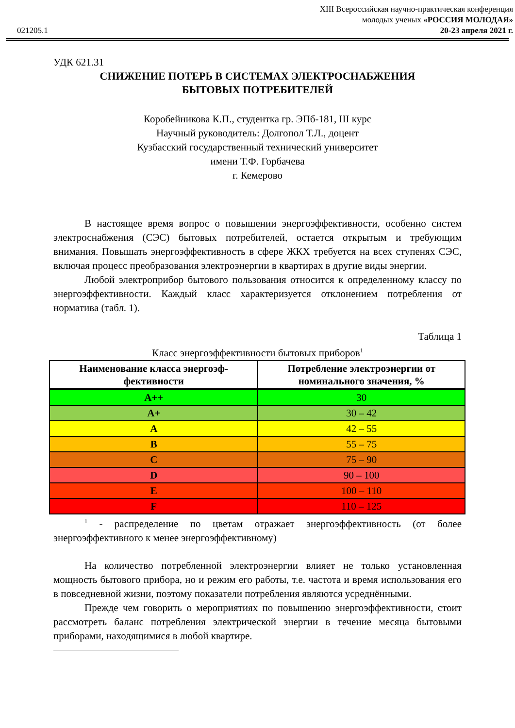021205.1
XIII Всероссийская научно-практическая конференция
молодых ученых «РОССИЯ МОЛОДАЯ»
20-23 апреля 2021 г.
УДК 621.31
СНИЖЕНИЕ ПОТЕРЬ В СИСТЕМАХ ЭЛЕКТРОСНАБЖЕНИЯ
БЫТОВЫХ ПОТРЕБИТЕЛЕЙ
Коробейникова К.П., студентка гр. ЭПб-181, III курс
Научный руководитель: Долгопол Т.Л., доцент
Кузбасский государственный технический университет
имени Т.Ф. Горбачева
г. Кемерово
В настоящее время вопрос о повышении энергоэффективности, особенно систем электроснабжения (СЭС) бытовых потребителей, остается открытым и требующим внимания. Повышать энергоэффективность в сфере ЖКХ требуется на всех ступенях СЭС, включая процесс преобразования электроэнергии в квартирах в другие виды энергии.
Любой электроприбор бытового пользования относится к определенному классу по энергоэффективности. Каждый класс характеризуется отклонением потребления от норматива (табл. 1).
Таблица 1
Класс энергоэффективности бытовых приборов<sup>1</sup>
| Наименование класса энергоэф- фективности | Потребление электроэнергии от номинального значения, % |
| --- | --- |
| A++ | 30 |
| A+ | 30 – 42 |
| A | 42 – 55 |
| B | 55 – 75 |
| C | 75 – 90 |
| D | 90 – 100 |
| E | 100 – 110 |
| F | 110 – 125 |
<sup>1</sup> - распределение по цветам отражает энергоэффективность (от более энергоэффективного к менее энергоэффективному)
На количество потребленной электроэнергии влияет не только установленная мощность бытового прибора, но и режим его работы, т.е. частота и время использования его в повседневной жизни, поэтому показатели потребления являются усреднёнными.
Прежде чем говорить о мероприятиях по повышению энергоэффективности, стоит рассмотреть баланс потребления электрической энергии в течение месяца бытовыми приборами, находящимися в любой квартире.